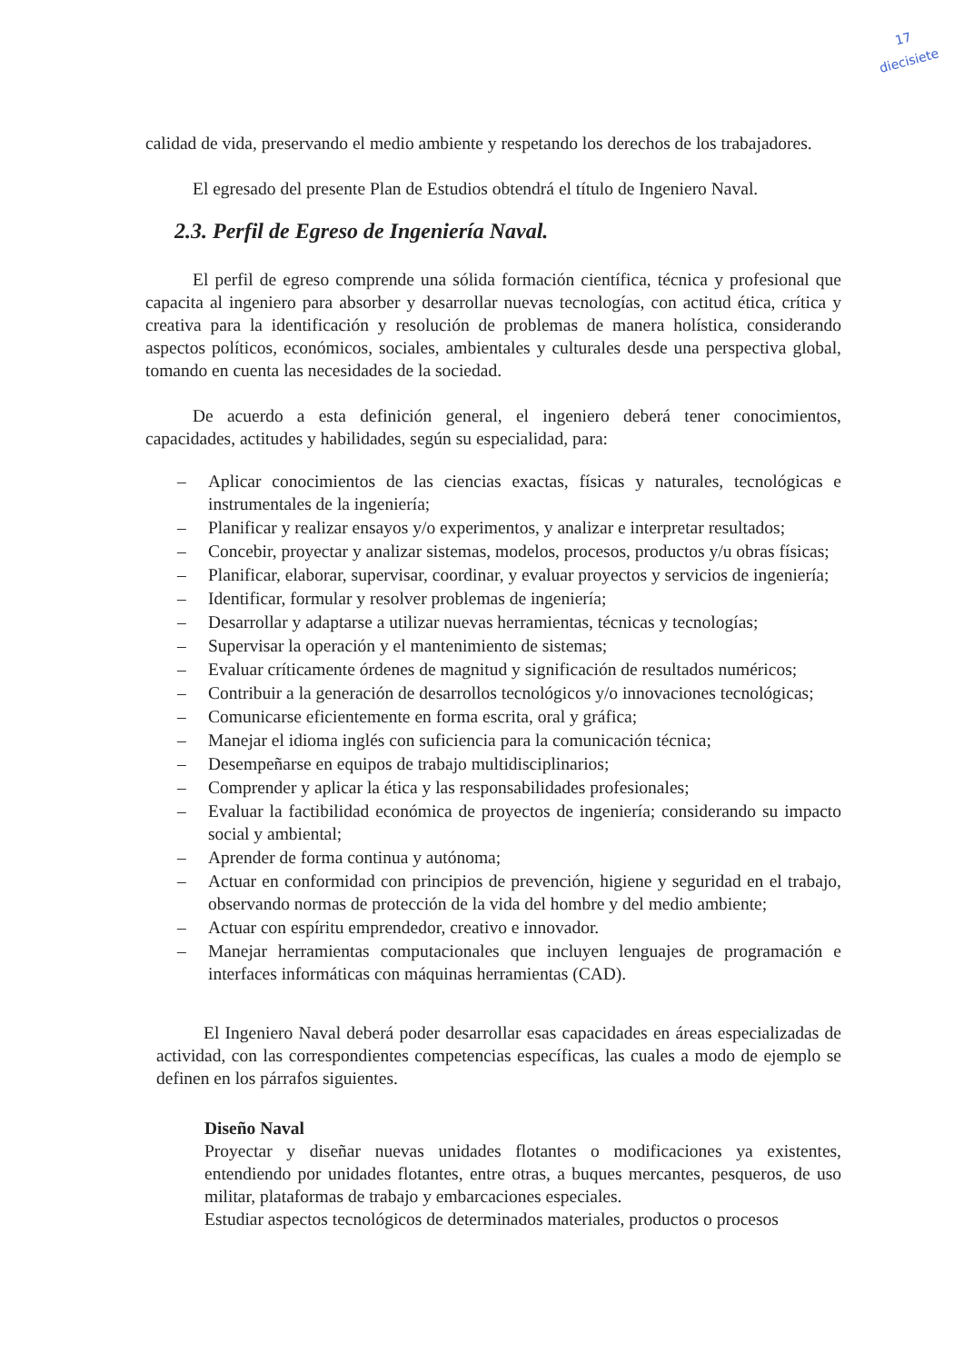17
diecisiete
calidad de vida, preservando el medio ambiente y respetando los derechos de los trabajadores.
El egresado del presente Plan de Estudios obtendrá el título de Ingeniero Naval.
2.3. Perfil de Egreso de Ingeniería Naval.
El perfil de egreso comprende una sólida formación científica, técnica y profesional que capacita al ingeniero para absorber y desarrollar nuevas tecnologías, con actitud ética, crítica y creativa para la identificación y resolución de problemas de manera holística, considerando aspectos políticos, económicos, sociales, ambientales y culturales desde una perspectiva global, tomando en cuenta las necesidades de la sociedad.
De acuerdo a esta definición general, el ingeniero deberá tener conocimientos, capacidades, actitudes y habilidades, según su especialidad, para:
– Aplicar conocimientos de las ciencias exactas, físicas y naturales, tecnológicas e instrumentales de la ingeniería;
– Planificar y realizar ensayos y/o experimentos, y analizar e interpretar resultados;
– Concebir, proyectar y analizar sistemas, modelos, procesos, productos y/u obras físicas;
– Planificar, elaborar, supervisar, coordinar, y evaluar proyectos y servicios de ingeniería;
– Identificar, formular y resolver problemas de ingeniería;
– Desarrollar y adaptarse a utilizar nuevas herramientas, técnicas y tecnologías;
– Supervisar la operación y el mantenimiento de sistemas;
– Evaluar críticamente órdenes de magnitud y significación de resultados numéricos;
– Contribuir a la generación de desarrollos tecnológicos y/o innovaciones tecnológicas;
– Comunicarse eficientemente en forma escrita, oral y gráfica;
– Manejar el idioma inglés con suficiencia para la comunicación técnica;
– Desempeñarse en equipos de trabajo multidisciplinarios;
– Comprender y aplicar la ética y las responsabilidades profesionales;
– Evaluar la factibilidad económica de proyectos de ingeniería; considerando su impacto social y ambiental;
– Aprender de forma continua y autónoma;
– Actuar en conformidad con principios de prevención, higiene y seguridad en el trabajo, observando normas de protección de la vida del hombre y del medio ambiente;
– Actuar con espíritu emprendedor, creativo e innovador.
– Manejar herramientas computacionales que incluyen lenguajes de programación e interfaces informáticas con máquinas herramientas (CAD).
El Ingeniero Naval deberá poder desarrollar esas capacidades en áreas especializadas de actividad, con las correspondientes competencias específicas, las cuales a modo de ejemplo se definen en los párrafos siguientes.
Diseño Naval
Proyectar y diseñar nuevas unidades flotantes o modificaciones ya existentes, entendiendo por unidades flotantes, entre otras, a buques mercantes, pesqueros, de uso militar, plataformas de trabajo y embarcaciones especiales.
Estudiar aspectos tecnológicos de determinados materiales, productos o procesos